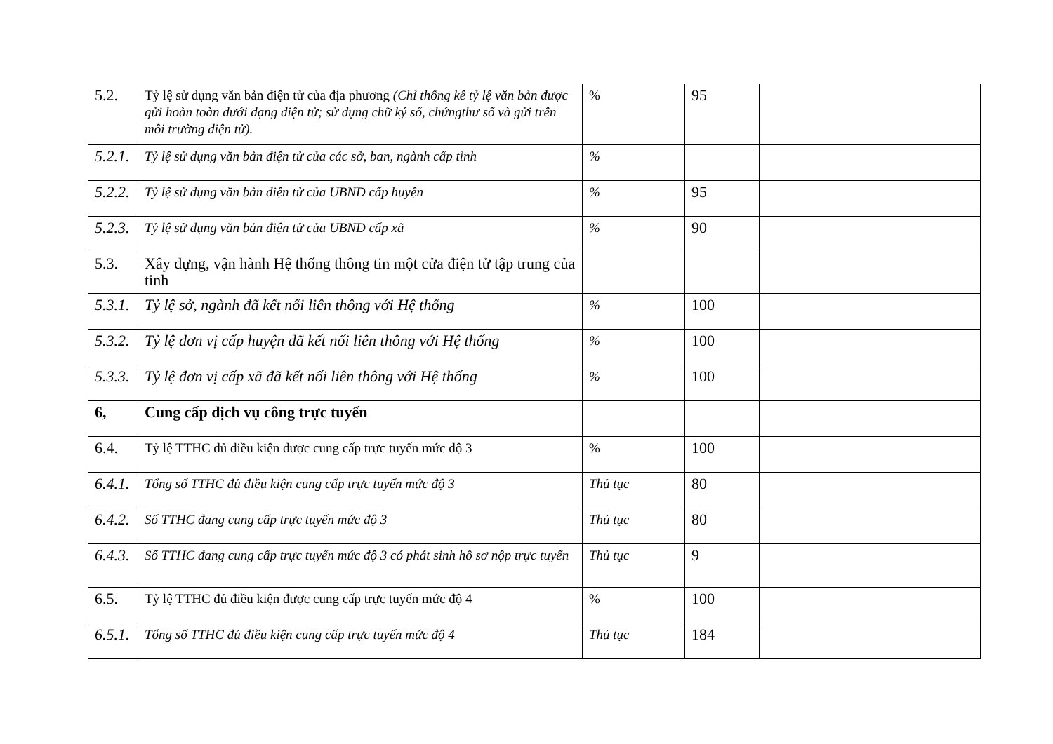| 5.2. | Tỷ lệ sử dụng văn bản điện tử của địa phương (Chỉ thống kê tỷ lệ văn bản được gửi hoàn toàn dưới dạng điện tử; sử dụng chữ ký số, chứngthư số và gửi trên môi trường điện tử). | % | 95 | |
| 5.2.1. | Tỷ lệ sử dụng văn bản điện tử của các sở, ban, ngành cấp tỉnh | % | | |
| 5.2.2. | Tỷ lệ sử dụng văn bản điện tử của UBND cấp huyện | % | 95 | |
| 5.2.3. | Tỷ lệ sử dụng văn bản điện tử của UBND cấp xã | % | 90 | |
| 5.3. | Xây dựng, vận hành Hệ thống thông tin một cửa điện tử tập trung của tỉnh | | | |
| 5.3.1. | Tỷ lệ sở, ngành đã kết nối liên thông với Hệ thống | % | 100 | |
| 5.3.2. | Tỷ lệ đơn vị cấp huyện đã kết nối liên thông với Hệ thống | % | 100 | |
| 5.3.3. | Tỷ lệ đơn vị cấp xã đã kết nối liên thông với Hệ thống | % | 100 | |
| 6, | Cung cấp dịch vụ công trực tuyến | | | |
| 6.4. | Tỷ lệ TTHC đủ điều kiện được cung cấp trực tuyến mức độ 3 | % | 100 | |
| 6.4.1. | Tổng số TTHC đủ điều kiện cung cấp trực tuyến mức độ 3 | Thủ tục | 80 | |
| 6.4.2. | Số TTHC đang cung cấp trực tuyến mức độ 3 | Thủ tục | 80 | |
| 6.4.3. | Số TTHC đang cung cấp trực tuyến mức độ 3 có phát sinh hồ sơ nộp trực tuyến | Thủ tục | 9 | |
| 6.5. | Tỷ lệ TTHC đủ điều kiện được cung cấp trực tuyến mức độ 4 | % | 100 | |
| 6.5.1. | Tổng số TTHC đủ điều kiện cung cấp trực tuyến mức độ 4 | Thủ tục | 184 | |